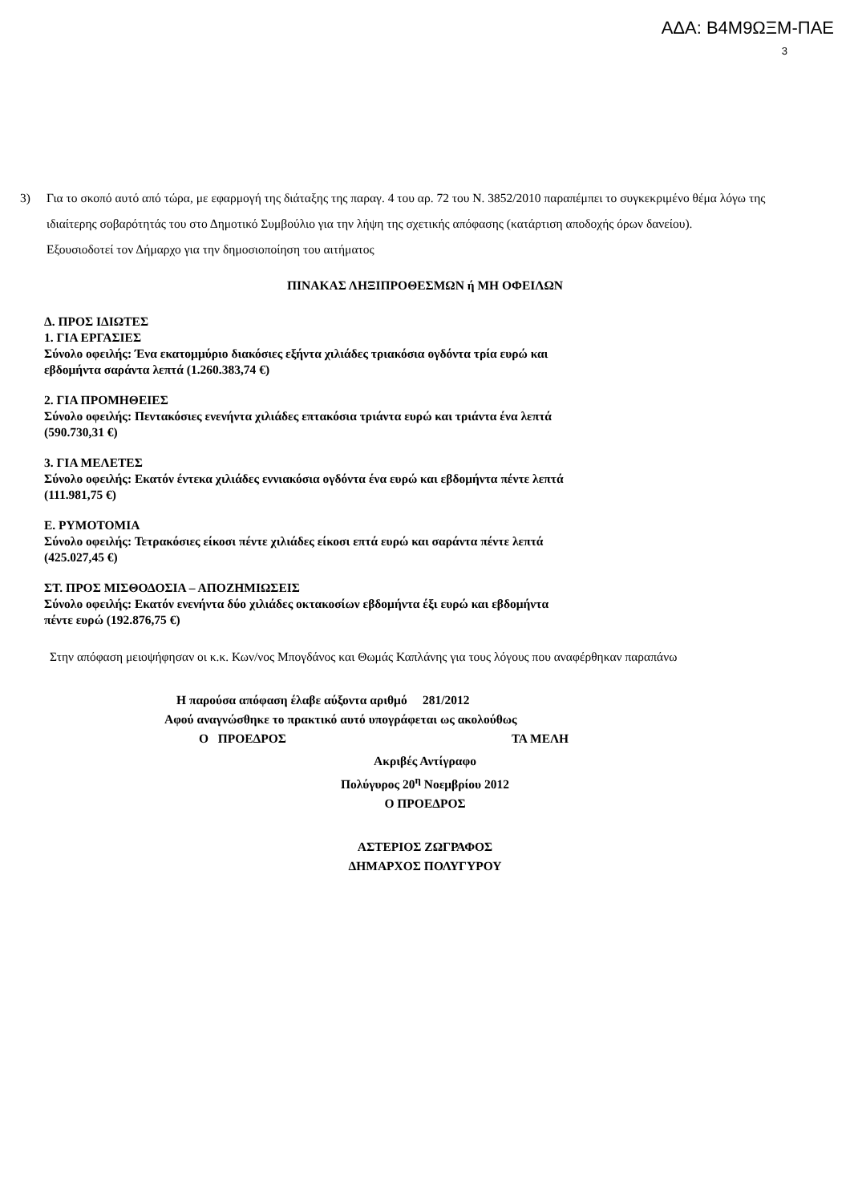ΑΔΑ: Β4Μ9ΩΞΜ-ΠΑΕ
3
3) Για το σκοπό αυτό από τώρα, με εφαρμογή της διάταξης της παραγ. 4 του αρ. 72 του Ν. 3852/2010 παραπέμπει το συγκεκριμένο θέμα λόγω της ιδιαίτερης σοβαρότητάς του στο Δημοτικό Συμβούλιο για την λήψη της σχετικής απόφασης (κατάρτιση αποδοχής όρων δανείου).
Εξουσιοδοτεί τον Δήμαρχο για την δημοσιοποίηση του αιτήματος
ΠΙΝΑΚΑΣ ΛΗΞΙΠΡΟΘΕΣΜΩΝ ή ΜΗ ΟΦΕΙΛΩΝ
Δ. ΠΡΟΣ ΙΔΙΩΤΕΣ
1. ΓΙΑ ΕΡΓΑΣΙΕΣ
Σύνολο οφειλής: Ένα εκατομμύριο διακόσιες εξήντα χιλιάδες τριακόσια ογδόντα τρία ευρώ και
εβδομήντα σαράντα λεπτά (1.260.383,74 €)
2. ΓΙΑ ΠΡΟΜΗΘΕΙΕΣ
Σύνολο οφειλής: Πεντακόσιες ενενήντα χιλιάδες επτακόσια τριάντα ευρώ και τριάντα ένα λεπτά
(590.730,31 €)
3. ΓΙΑ ΜΕΛΕΤΕΣ
Σύνολο οφειλής: Εκατόν έντεκα χιλιάδες εννιακόσια ογδόντα ένα ευρώ και εβδομήντα πέντε λεπτά
(111.981,75 €)
Ε. ΡΥΜΟΤΟΜΙΑ
Σύνολο οφειλής: Τετρακόσιες είκοσι πέντε χιλιάδες είκοσι επτά ευρώ και σαράντα πέντε λεπτά
(425.027,45 €)
ΣΤ. ΠΡΟΣ ΜΙΣΘΟΔΟΣΙΑ – ΑΠΟΖΗΜΙΩΣΕΙΣ
Σύνολο οφειλής: Εκατόν ενενήντα δύο χιλιάδες οκτακοσίων εβδομήντα έξι ευρώ και εβδομήντα
πέντε ευρώ (192.876,75 €)
Στην απόφαση μειοψήφησαν οι κ.κ. Κων/νος Μπογδάνος και Θωμάς Καπλάνης για τους λόγους που αναφέρθηκαν παραπάνω
Η παρούσα απόφαση έλαβε αύξοντα αριθμό 281/2012
Αφού αναγνώσθηκε το πρακτικό αυτό υπογράφεται ως ακολούθως
Ο ΠΡΟΕΔΡΟΣ ΤΑ ΜΕΛΗ
Ακριβές Αντίγραφο
Πολύγυρος 20<sup>η</sup> Νοεμβρίου 2012
Ο ΠΡΟΕΔΡΟΣ
ΑΣΤΕΡΙΟΣ ΖΩΓΡΑΦΟΣ
ΔΗΜΑΡΧΟΣ ΠΟΛΥΓΥΡΟΥ